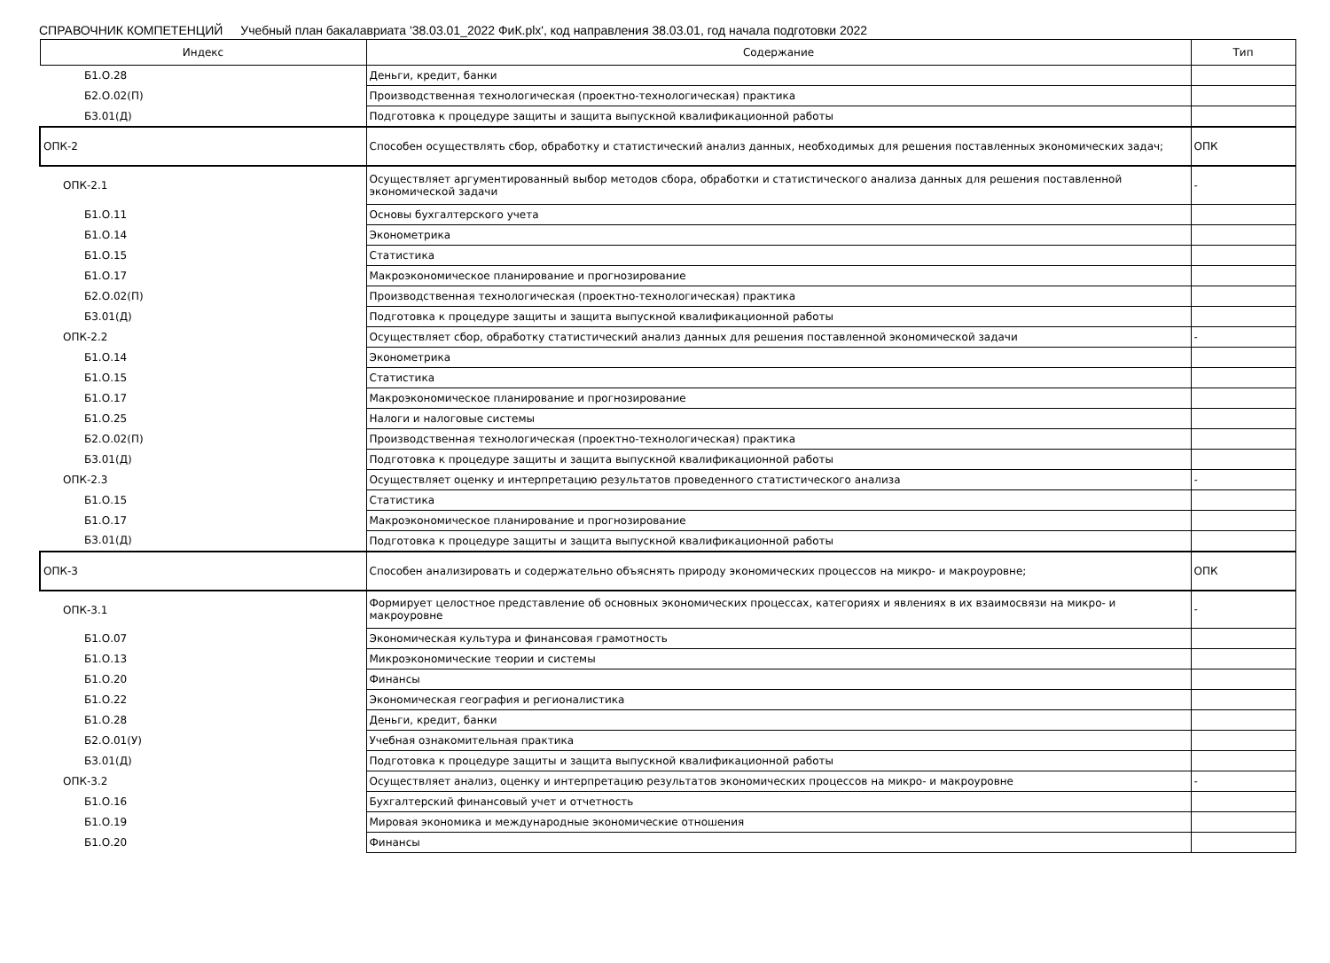СПРАВОЧНИК КОМПЕТЕНЦИЙ Учебный план бакалавриата '38.03.01_2022 ФиК.plx', код направления 38.03.01, год начала подготовки 2022
| Индекс | Содержание | Тип |
| --- | --- | --- |
| Б1.О.28 | Деньги, кредит, банки | |
| Б2.О.02(П) | Производственная технологическая (проектно-технологическая) практика | |
| Б3.01(Д) | Подготовка к процедуре защиты и защита выпускной квалификационной работы | |
| ОПК-2 | Способен осуществлять сбор, обработку и статистический анализ данных, необходимых для решения поставленных экономических задач; | ОПК |
| ОПК-2.1 | Осуществляет аргументированный выбор методов сбора, обработки и статистического анализа данных для решения поставленной экономической задачи | - |
| Б1.О.11 | Основы бухгалтерского учета | |
| Б1.О.14 | Эконометрика | |
| Б1.О.15 | Статистика | |
| Б1.О.17 | Макроэкономическое планирование и прогнозирование | |
| Б2.О.02(П) | Производственная технологическая (проектно-технологическая) практика | |
| Б3.01(Д) | Подготовка к процедуре защиты и защита выпускной квалификационной работы | |
| ОПК-2.2 | Осуществляет сбор, обработку статистический анализ данных для решения поставленной экономической задачи | - |
| Б1.О.14 | Эконометрика | |
| Б1.О.15 | Статистика | |
| Б1.О.17 | Макроэкономическое планирование и прогнозирование | |
| Б1.О.25 | Налоги и налоговые системы | |
| Б2.О.02(П) | Производственная технологическая (проектно-технологическая) практика | |
| Б3.01(Д) | Подготовка к процедуре защиты и защита выпускной квалификационной работы | |
| ОПК-2.3 | Осуществляет оценку и интерпретацию результатов проведенного статистического анализа | - |
| Б1.О.15 | Статистика | |
| Б1.О.17 | Макроэкономическое планирование и прогнозирование | |
| Б3.01(Д) | Подготовка к процедуре защиты и защита выпускной квалификационной работы | |
| ОПК-3 | Способен анализировать и содержательно объяснять природу экономических процессов на микро- и макроуровне; | ОПК |
| ОПК-3.1 | Формирует целостное представление об основных экономических процессах, категориях и явлениях в их взаимосвязи на микро- и макроуровне | - |
| Б1.О.07 | Экономическая культура и финансовая грамотность | |
| Б1.О.13 | Микроэкономические теории и системы | |
| Б1.О.20 | Финансы | |
| Б1.О.22 | Экономическая география и регионалистика | |
| Б1.О.28 | Деньги, кредит, банки | |
| Б2.О.01(У) | Учебная ознакомительная практика | |
| Б3.01(Д) | Подготовка к процедуре защиты и защита выпускной квалификационной работы | |
| ОПК-3.2 | Осуществляет анализ, оценку и интерпретацию результатов экономических процессов на микро- и макроуровне | - |
| Б1.О.16 | Бухгалтерский финансовый учет и отчетность | |
| Б1.О.19 | Мировая экономика и международные экономические отношения | |
| Б1.О.20 | Финансы | |